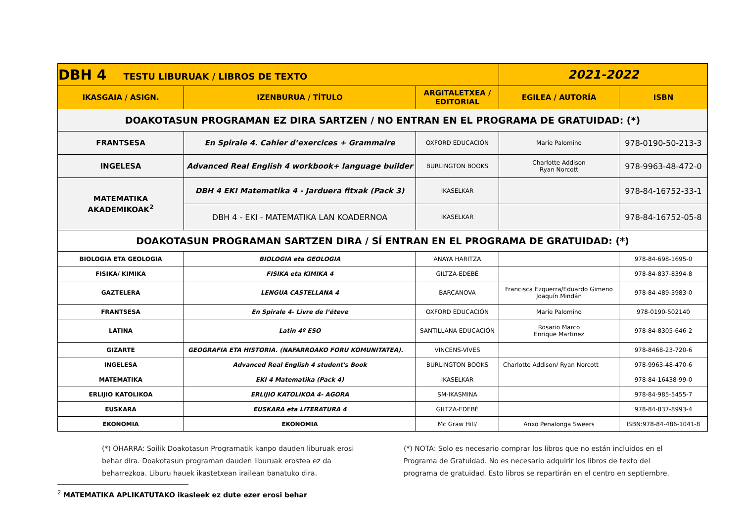| DBH 4 TESTU LIBURUAK / LIBROS DE TEXTO | | | 2021-2022 | |
| IKASGAIA / ASIGN. | IZENBURUA / TÍTULO | ARGITALETXEA / EDITORIAL | EGILEA / AUTORÍA | ISBN |
| DOAKOTASUN PROGRAMAN EZ DIRA SARTZEN / NO ENTRAN EN EL PROGRAMA DE GRATUIDAD: (*) | | | | |
| FRANTSESA | En Spirale 4. Cahier d’exercices + Grammaire | OXFORD EDUCACIÓN | Marie Palomino | 978-0190-50-213-3 |
| INGELESA | Advanced Real English 4 workbook+ language builder | BURLINGTON BOOKS | Charlotte Addison Ryan Norcott | 978-9963-48-472-0 |
| MATEMATIKA AKADEMIKOAK<sup>2</sup> | DBH 4 EKI Matematika 4 - Jarduera fitxak (Pack 3) | IKASELKAR | | 978-84-16752-33-1 |
| | DBH 4 - EKI - MATEMATIKA LAN KOADERNOA | IKASELKAR | | 978-84-16752-05-8 |
| DOAKOTASUN PROGRAMAN SARTZEN DIRA / SÍ ENTRAN EN EL PROGRAMA DE GRATUIDAD: (*) | | | | |
| BIOLOGIA ETA GEOLOGIA | BIOLOGIA eta GEOLOGIA | ANAYA HARITZA | | 978-84-698-1695-0 |
| FISIKA/ KIMIKA | FISIKA eta KIMIKA 4 | GILTZA-EDEBÉ | | 978-84-837-8394-8 |
| GAZTELERA | LENGUA CASTELLANA 4 | BARCANOVA | Francisca Ezquerra/Eduardo Gimeno Joaquín Mindán | 978-84-489-3983-0 |
| FRANTSESA | En Spirale 4- Livre de l’éteve | OXFORD EDUCACIÓN | Marie Palomino | 978-0190-502140 |
| LATINA | Latin 4º ESO | SANTILLANA EDUCACIÓN | Rosario Marco Enrique Martinez | 978-84-8305-646-2 |
| GIZARTE | GEOGRAFIA ETA HISTORIA. (NAFARROAKO FORU KOMUNITATEA). | VINCENS-VIVES | | 978-8468-23-720-6 |
| INGELESA | Advanced Real English 4 student's Book | BURLINGTON BOOKS | Charlotte Addison/ Ryan Norcott | 978-9963-48-470-6 |
| MATEMATIKA | EKI 4 Matematika (Pack 4) | IKASELKAR | | 978-84-16438-99-0 |
| ERLIJIO KATOLIKOA | ERLIJIO KATOLIKOA 4- AGORA | SM-IKASMINA | | 978-84-985-5455-7 |
| EUSKARA | EUSKARA eta LITERATURA 4 | GILTZA-EDEBÉ | | 978-84-837-8993-4 |
| EKONOMIA | EKONOMIA | Mc Graw Hill/ | Anxo Penalonga Sweers | ISBN:978-84-486-1041-8 |
(*) OHARRA: Soilik Doakotasun Programatik kanpo dauden liburuak erosi behar dira. Doakotasun programan dauden liburuak erostea ez da beharrezkoa. Liburu hauek ikastetxean irailean banatuko dira.
(*) NOTA: Solo es necesario comprar los libros que no están incluidos en el Programa de Gratuidad. No es necesario adquirir los libros de texto del programa de gratuidad. Esto libros se repartirán en el centro en septiembre.
<sup>2</sup> MATEMATIKA APLIKATUTAKO ikasleek ez dute ezer erosi behar